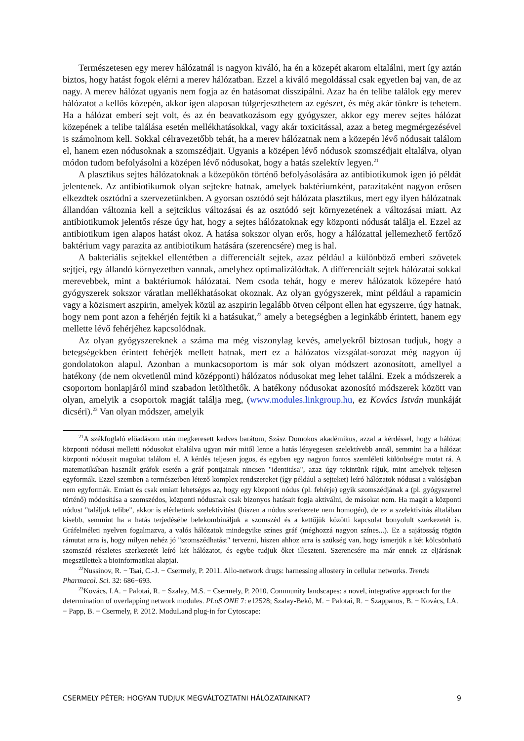Természetesen egy merev hálózatnál is nagyon kiváló, ha én a közepét akarom eltalálni, mert így aztán biztos, hogy hatást fogok elérni a merev hálózatban. Ezzel a kiváló megoldással csak egyetlen baj van, de az nagy. A merev hálózat ugyanis nem fogja az én hatásomat disszipálni. Azaz ha én telibe találok egy merev hálózatot a kellős közepén, akkor igen alaposan túlgerjeszthetem az egészet, és még akár tönkre is tehetem. Ha a hálózat emberi sejt volt, és az én beavatkozásom egy gyógyszer, akkor egy merev sejtes hálózat közepének a telibe találása esetén mellékhatásokkal, vagy akár toxicitással, azaz a beteg megmérgezésével is számolnom kell. Sokkal célravezetőbb tehát, ha a merev hálózatnak nem a közepén lévő nódusait találom el, hanem ezen nódusoknak a szomszédjait. Ugyanis a középen lévő nódusok szomszédjait eltalálva, olyan módon tudom befolyásolni a középen lévő nódusokat, hogy a hatás szelektív legyen.<sup>21</sup>
A plasztikus sejtes hálózatoknak a közepükön történő befolyásolására az antibiotikumok igen jó példát jelentenek. Az antibiotikumok olyan sejtekre hatnak, amelyek baktériumként, parazitaként nagyon erősen elkezdtek osztódni a szervezetünkben. A gyorsan osztódó sejt hálózata plasztikus, mert egy ilyen hálózatnak állandóan változnia kell a sejtciklus változásai és az osztódó sejt környezetének a változásai miatt. Az antibiotikumok jelentős része úgy hat, hogy a sejtes hálózatoknak egy központi nódusát találja el. Ezzel az antibiotikum igen alapos hatást okoz. A hatása sokszor olyan erős, hogy a hálózattal jellemezhető fertőző baktérium vagy parazita az antibiotikum hatására (szerencsére) meg is hal.
A bakteriális sejtekkel ellentétben a differenciált sejtek, azaz például a különböző emberi szövetek sejtjei, egy állandó környezetben vannak, amelyhez optimalizálódtak. A differenciált sejtek hálózatai sokkal merevebbek, mint a baktériumok hálózatai. Nem csoda tehát, hogy e merev hálózatok közepére ható gyógyszerek sokszor váratlan mellékhatásokat okoznak. Az olyan gyógyszerek, mint például a rapamicin vagy a közismert aszpirin, amelyek közül az aszpirin legalább ötven célpont ellen hat egyszerre, úgy hatnak, hogy nem pont azon a fehérjén fejtik ki a hatásukat,<sup>22</sup> amely a betegségben a leginkább érintett, hanem egy mellette lévő fehérjéhez kapcsolódnak.
Az olyan gyógyszereknek a száma ma még viszonylag kevés, amelyekről biztosan tudjuk, hogy a betegségekben érintett fehérjék mellett hatnak, mert ez a hálózatos vizsgálat-sorozat még nagyon új gondolatokon alapul. Azonban a munkacsoportom is már sok olyan módszert azonosított, amellyel a hatékony (de nem okvetlenül mind középponti) hálózatos nódusokat meg lehet találni. Ezek a módszerek a csoportom honlapjáról mind szabadon letölthetők. A hatékony nódusokat azonosító módszerek között van olyan, amelyik a csoportok magját találja meg, (www.modules.linkgroup.hu, ez Kovács István munkáját dicséri).<sup>23</sup> Van olyan módszer, amelyik
<sup>21</sup> A székfoglaló előadásom után megkeresett kedves barátom, Szász Domokos akadémikus, azzal a kérdéssel, hogy a hálózat központi nódusai melletti nódusokat eltalálva ugyan már mitől lenne a hatás lényegesen szelektívebb annál, semmint ha a hálózat központi nódusait magukat találom el. A kérdés teljesen jogos, és egyben egy nagyon fontos szemléleti különbségre mutat rá. A matematikában használt gráfok esetén a gráf pontjainak nincsen "identitása", azaz úgy tekintünk rájuk, mint amelyek teljesen egyformák. Ezzel szemben a természetben létező komplex rendszereket (így például a sejteket) leíró hálózatok nódusai a valóságban nem egyformák. Emiatt és csak emiatt lehetséges az, hogy egy központi nódus (pl. fehérje) egyik szomszédjának a (pl. gyógyszerrel történő) módosítása a szomszédos, központi nódusnak csak bizonyos hatásait fogja aktiválni, de másokat nem. Ha magát a központi nódust "találjuk telibe", akkor is elérhetünk szelektivitást (hiszen a nódus szerkezete nem homogén), de ez a szelektivitás általában kisebb, semmint ha a hatás terjedésébe belekombináljuk a szomszéd és a kettőjük közötti kapcsolat bonyolult szerkezetét is. Gráfelméleti nyelven fogalmazva, a valós hálózatok mindegyike színes gráf (méghozzá nagyon színes...). Ez a sajátosság rögtön rámutat arra is, hogy milyen nehéz jó "szomszédhatást" tervezni, hiszen ahhoz arra is szükség van, hogy ismerjük a két kölcsönható szomszéd részletes szerkezetét leíró két hálózatot, és egybe tudjuk őket illeszteni. Szerencsére ma már ennek az eljárásnak megszülettek a bioinformatikai alapjai.
<sup>22</sup> Nussinov, R. − Tsai, C.-J. − Csermely, P. 2011. Allo-network drugs: harnessing allostery in cellular networks. Trends Pharmacol. Sci. 32: 686−693.
<sup>23</sup> Kovács, I.A. − Palotai, R. − Szalay, M.S. − Csermely, P. 2010. Community landscapes: a novel, integrative approach for the determination of overlapping network modules. PLoS ONE 7: e12528; Szalay-Bekő, M. − Palotai, R. − Szappanos, B. − Kovács, I.A. − Papp, B. − Csermely, P. 2012. ModuLand plug-in for Cytoscape:
CSERMELY PÉTER: HOGYAN TUDJUK MEGVÁLTOZTATNI HÁLÓZATAINKAT? 9